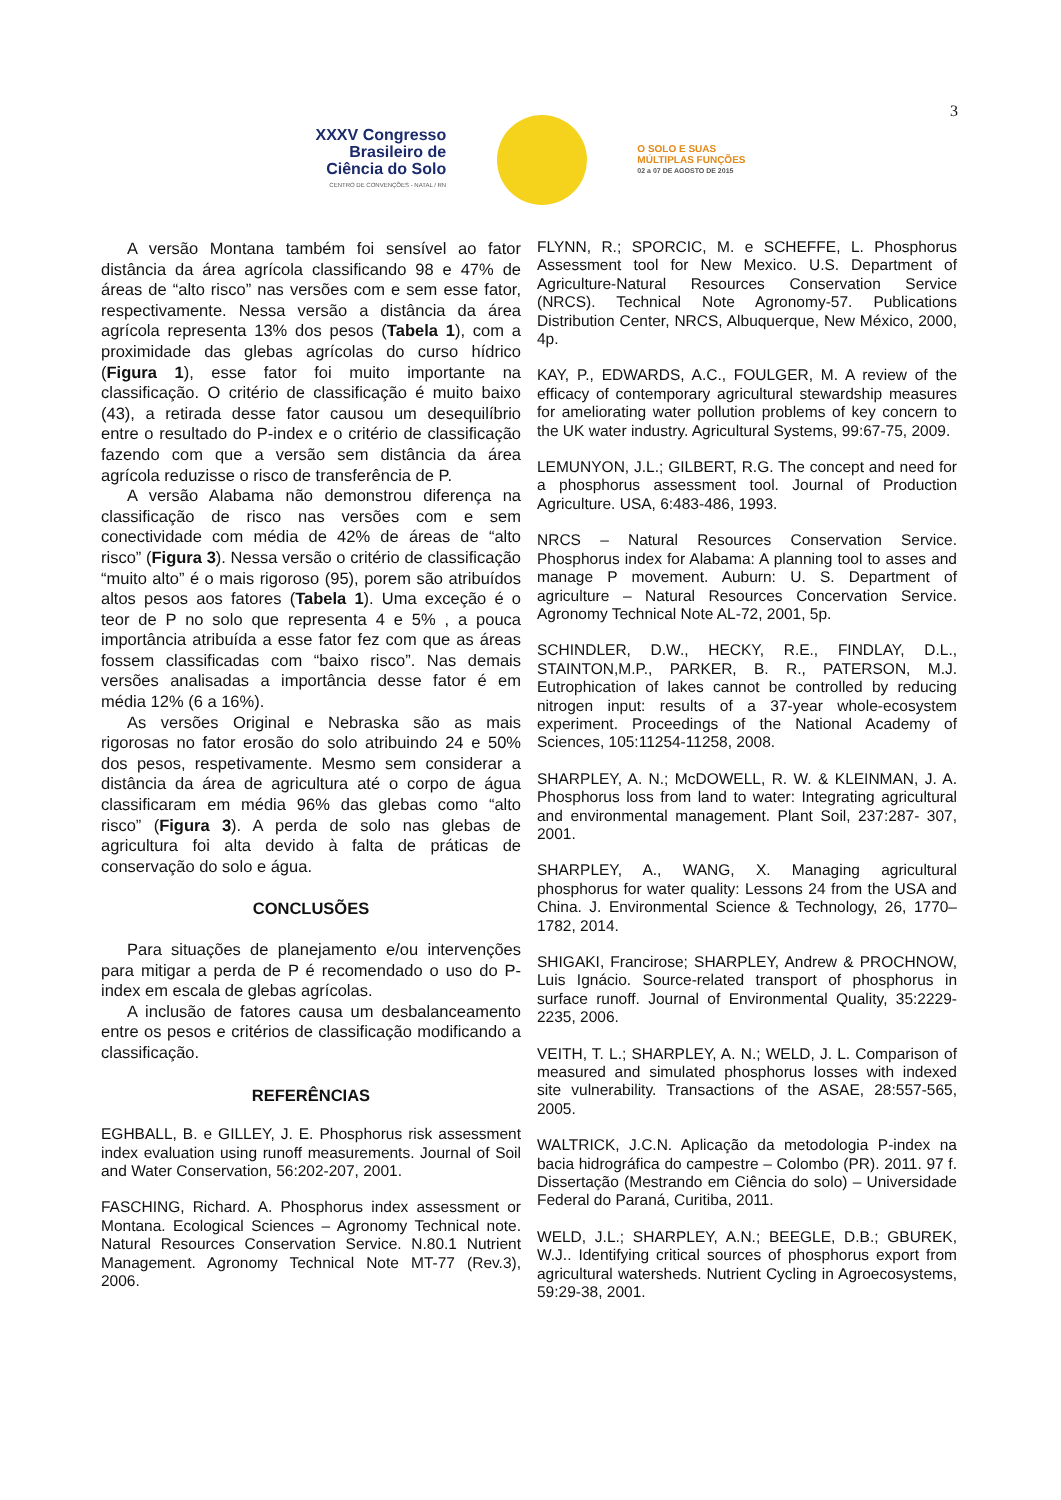3
XXXV Congresso
Brasileiro de
Ciência do Solo
CENTRO DE CONVENÇÕES - NATAL / RN
O SOLO E SUAS
MÚLTIPLAS FUNÇÕES
02 a 07 DE AGOSTO DE 2015
A versão Montana também foi sensível ao fator distância da área agrícola classificando 98 e 47% de áreas de “alto risco” nas versões com e sem esse fator, respectivamente. Nessa versão a distância da área agrícola representa 13% dos pesos (Tabela 1), com a proximidade das glebas agrícolas do curso hídrico (Figura 1), esse fator foi muito importante na classificação. O critério de classificação é muito baixo (43), a retirada desse fator causou um desequilíbrio entre o resultado do P-index e o critério de classificação fazendo com que a versão sem distância da área agrícola reduzisse o risco de transferência de P.
A versão Alabama não demonstrou diferença na classificação de risco nas versões com e sem conectividade com média de 42% de áreas de “alto risco” (Figura 3). Nessa versão o critério de classificação “muito alto” é o mais rigoroso (95), porem são atribuídos altos pesos aos fatores (Tabela 1). Uma exceção é o teor de P no solo que representa 4 e 5% , a pouca importância atribuída a esse fator fez com que as áreas fossem classificadas com “baixo risco”. Nas demais versões analisadas a importância desse fator é em média 12% (6 a 16%).
As versões Original e Nebraska são as mais rigorosas no fator erosão do solo atribuindo 24 e 50% dos pesos, respetivamente. Mesmo sem considerar a distância da área de agricultura até o corpo de água classificaram em média 96% das glebas como “alto risco” (Figura 3). A perda de solo nas glebas de agricultura foi alta devido à falta de práticas de conservação do solo e água.
CONCLUSÕES
Para situações de planejamento e/ou intervenções para mitigar a perda de P é recomendado o uso do P-index em escala de glebas agrícolas.
A inclusão de fatores causa um desbalanceamento entre os pesos e critérios de classificação modificando a classificação.
REFERÊNCIAS
EGHBALL, B. e GILLEY, J. E. Phosphorus risk assessment index evaluation using runoff measurements. Journal of Soil and Water Conservation, 56:202-207, 2001.
FASCHING, Richard. A. Phosphorus index assessment or Montana. Ecological Sciences – Agronomy Technical note. Natural Resources Conservation Service. N.80.1 Nutrient Management. Agronomy Technical Note MT-77 (Rev.3), 2006.
FLYNN, R.; SPORCIC, M. e SCHEFFE, L. Phosphorus Assessment tool for New Mexico. U.S. Department of Agriculture-Natural Resources Conservation Service (NRCS). Technical Note Agronomy-57. Publications Distribution Center, NRCS, Albuquerque, New México, 2000, 4p.
KAY, P., EDWARDS, A.C., FOULGER, M. A review of the efficacy of contemporary agricultural stewardship measures for ameliorating water pollution problems of key concern to the UK water industry. Agricultural Systems, 99:67-75, 2009.
LEMUNYON, J.L.; GILBERT, R.G. The concept and need for a phosphorus assessment tool. Journal of Production Agriculture. USA, 6:483-486, 1993.
NRCS – Natural Resources Conservation Service. Phosphorus index for Alabama: A planning tool to asses and manage P movement. Auburn: U. S. Department of agriculture – Natural Resources Concervation Service. Agronomy Technical Note AL-72, 2001, 5p.
SCHINDLER, D.W., HECKY, R.E., FINDLAY, D.L., STAINTON,M.P., PARKER, B. R., PATERSON, M.J. Eutrophication of lakes cannot be controlled by reducing nitrogen input: results of a 37-year whole-ecosystem experiment. Proceedings of the National Academy of Sciences, 105:11254-11258, 2008.
SHARPLEY, A. N.; McDOWELL, R. W. & KLEINMAN, J. A. Phosphorus loss from land to water: Integrating agricultural and environmental management. Plant Soil, 237:287- 307, 2001.
SHARPLEY, A., WANG, X. Managing agricultural phosphorus for water quality: Lessons 24 from the USA and China. J. Environmental Science & Technology, 26, 1770–1782, 2014.
SHIGAKI, Francirose; SHARPLEY, Andrew & PROCHNOW, Luis Ignácio. Source-related transport of phosphorus in surface runoff. Journal of Environmental Quality, 35:2229- 2235, 2006.
VEITH, T. L.; SHARPLEY, A. N.; WELD, J. L. Comparison of measured and simulated phosphorus losses with indexed site vulnerability. Transactions of the ASAE, 28:557-565, 2005.
WALTRICK, J.C.N. Aplicação da metodologia P-index na bacia hidrográfica do campestre – Colombo (PR). 2011. 97 f. Dissertação (Mestrando em Ciência do solo) – Universidade Federal do Paraná, Curitiba, 2011.
WELD, J.L.; SHARPLEY, A.N.; BEEGLE, D.B.; GBUREK, W.J.. Identifying critical sources of phosphorus export from agricultural watersheds. Nutrient Cycling in Agroecosystems, 59:29-38, 2001.